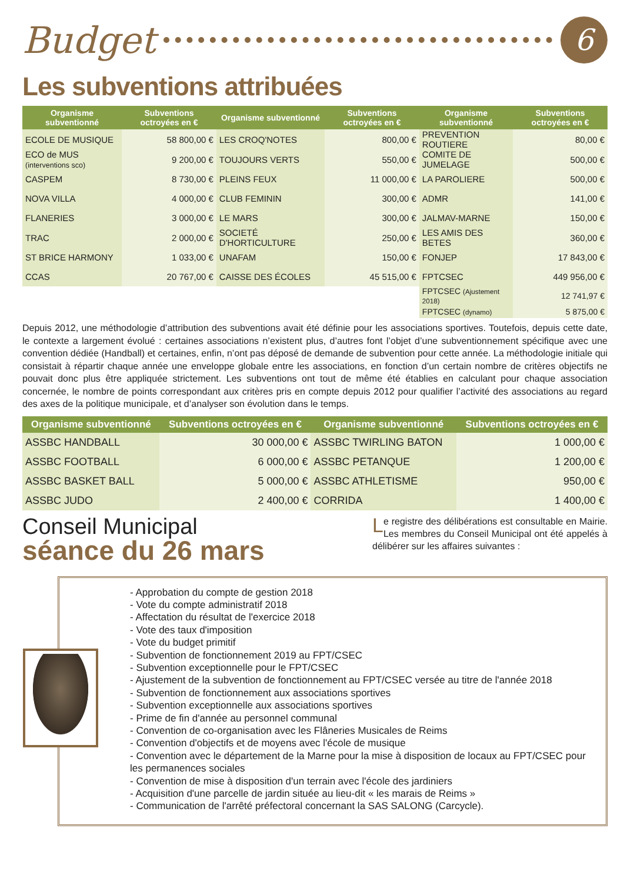Budget
6
Les subventions attribuées
| Organisme subventionné | Subventions octroyées en € | Organisme subventionné | Subventions octroyées en € | Organisme subventionné | Subventions octroyées en € |
| --- | --- | --- | --- | --- | --- |
| ECOLE DE MUSIQUE | 58 800,00 € | LES CROQ'NOTES | 800,00 € | PREVENTION ROUTIERE | 80,00 € |
| ECO de MUS (interventions sco) | 9 200,00 € | TOUJOURS VERTS | 550,00 € | COMITE DE JUMELAGE | 500,00 € |
| CASPEM | 8 730,00 € | PLEINS FEUX | 11 000,00 € | LA PAROLIERE | 500,00 € |
| NOVA VILLA | 4 000,00 € | CLUB FEMININ | 300,00 € | ADMR | 141,00 € |
| FLANERIES | 3 000,00 € | LE MARS | 300,00 € | JALMAV-MARNE | 150,00 € |
| TRAC | 2 000,00 € | SOCIETÉ D'HORTICULTURE | 250,00 € | LES AMIS DES BETES | 360,00 € |
| ST BRICE HARMONY | 1 033,00 € | UNAFAM | 150,00 € | FONJEP | 17 843,00 € |
| CCAS | 20 767,00 € | CAISSE DES ÉCOLES | 45 515,00 € | FPTCSEC | 449 956,00 € |
| | | | | FPTCSEC (Ajustement 2018) | 12 741,97 € |
| | | | | FPTCSEC (dynamo) | 5 875,00 € |
Depuis 2012, une méthodologie d’attribution des subventions avait été définie pour les associations sportives. Toutefois, depuis cette date, le contexte a largement évolué : certaines associations n’existent plus, d’autres font l’objet d’une subventionnement spécifique avec une convention dédiée (Handball) et certaines, enfin, n’ont pas déposé de demande de subvention pour cette année. La méthodologie initiale qui consistait à répartir chaque année une enveloppe globale entre les associations, en fonction d’un certain nombre de critères objectifs ne pouvait donc plus être appliquée strictement. Les subventions ont tout de même été établies en calculant pour chaque association concernée, le nombre de points correspondant aux critères pris en compte depuis 2012 pour qualifier l’activité des associations au regard des axes de la politique municipale, et d’analyser son évolution dans le temps.
| Organisme subventionné | Subventions octroyées en € | Organisme subventionné | Subventions octroyées en € |
| --- | --- | --- | --- |
| ASSBC HANDBALL | 30 000,00 € | ASSBC TWIRLING BATON | 1 000,00 € |
| ASSBC FOOTBALL | 6 000,00 € | ASSBC PETANQUE | 1 200,00 € |
| ASSBC BASKET BALL | 5 000,00 € | ASSBC ATHLETISME | 950,00 € |
| ASSBC JUDO | 2 400,00 € | CORRIDA | 1 400,00 € |
Conseil Municipal
séance du 26 mars
Le registre des délibérations est consultable en Mairie. Les membres du Conseil Municipal ont été appelés à délibérer sur les affaires suivantes :
- Approbation du compte de gestion 2018
- Vote du compte administratif 2018
- Affectation du résultat de l'exercice 2018
- Vote des taux d'imposition
- Vote du budget primitif
- Subvention de fonctionnement 2019 au FPT/CSEC
- Subvention exceptionnelle pour le FPT/CSEC
- Ajustement de la subvention de fonctionnement au FPT/CSEC versée au titre de l'année 2018
- Subvention de fonctionnement aux associations sportives
- Subvention exceptionnelle aux associations sportives
- Prime de fin d'année au personnel communal
- Convention de co-organisation avec les Flâneries Musicales de Reims
- Convention d'objectifs et de moyens avec l'école de musique
- Convention avec le département de la Marne pour la mise à disposition de locaux au FPT/CSEC pour les permanences sociales
- Convention de mise à disposition d'un terrain avec l'école des jardiniers
- Acquisition d'une parcelle de jardin située au lieu-dit « les marais de Reims »
- Communication de l'arrêté préfectoral concernant la SAS SALONG (Carcycle).